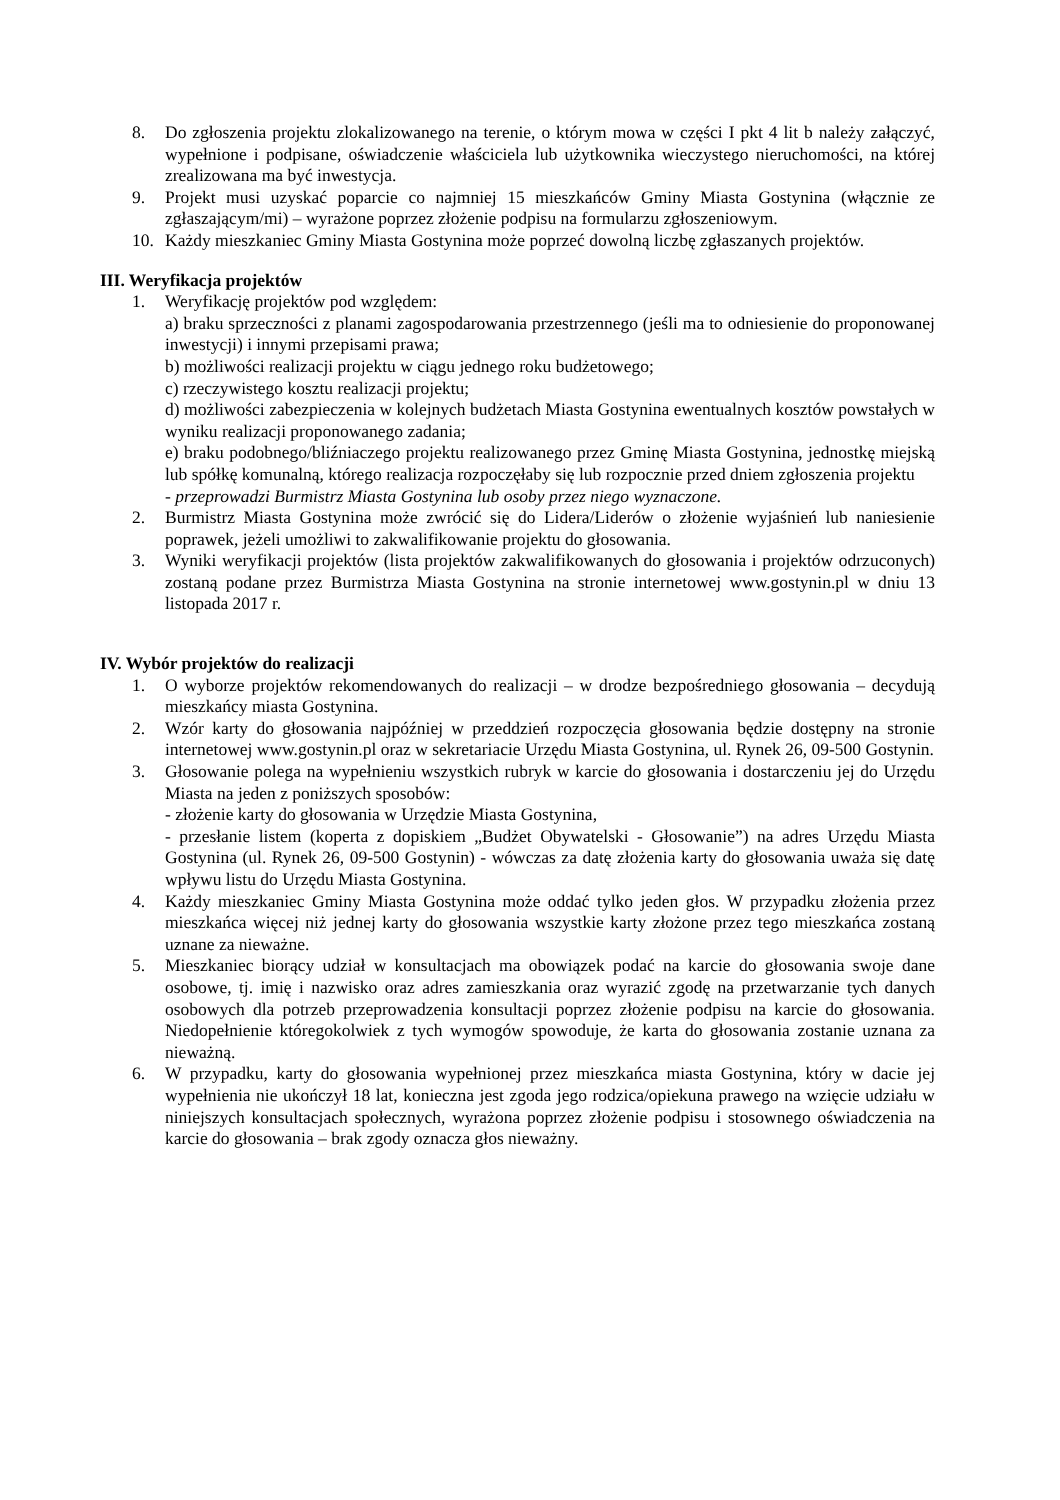8. Do zgłoszenia projektu zlokalizowanego na terenie, o którym mowa w części I pkt 4 lit b należy załączyć, wypełnione i podpisane, oświadczenie właściciela lub użytkownika wieczystego nieruchomości, na której zrealizowana ma być inwestycja.
9. Projekt musi uzyskać poparcie co najmniej 15 mieszkańców Gminy Miasta Gostynina (włącznie ze zgłaszającym/mi) – wyrażone poprzez złożenie podpisu na formularzu zgłoszeniowym.
10. Każdy mieszkaniec Gminy Miasta Gostynina może poprzeć dowolną liczbę zgłaszanych projektów.
III. Weryfikacja projektów
1. Weryfikację projektów pod względem:
a) braku sprzeczności z planami zagospodarowania przestrzennego (jeśli ma to odniesienie do proponowanej inwestycji) i innymi przepisami prawa;
b) możliwości realizacji projektu w ciągu jednego roku budżetowego;
c) rzeczywistego kosztu realizacji projektu;
d) możliwości zabezpieczenia w kolejnych budżetach Miasta Gostynina ewentualnych kosztów powstałych w wyniku realizacji proponowanego zadania;
e) braku podobnego/bliźniaczego projektu realizowanego przez Gminę Miasta Gostynina, jednostkę miejską lub spółkę komunalną, którego realizacja rozpoczęłaby się lub rozpocznie przed dniem zgłoszenia projektu
- przeprowadzi Burmistrz Miasta Gostynina lub osoby przez niego wyznaczone.
2. Burmistrz Miasta Gostynina może zwrócić się do Lidera/Liderów o złożenie wyjaśnień lub naniesienie poprawek, jeżeli umożliwi to zakwalifikowanie projektu do głosowania.
3. Wyniki weryfikacji projektów (lista projektów zakwalifikowanych do głosowania i projektów odrzuconych) zostaną podane przez Burmistrza Miasta Gostynina na stronie internetowej www.gostynin.pl w dniu 13 listopada 2017 r.
IV. Wybór projektów do realizacji
1. O wyborze projektów rekomendowanych do realizacji – w drodze bezpośredniego głosowania – decydują mieszkańcy miasta Gostynina.
2. Wzór karty do głosowania najpóźniej w przeddzień rozpoczęcia głosowania będzie dostępny na stronie internetowej www.gostynin.pl oraz w sekretariacie Urzędu Miasta Gostynina, ul. Rynek 26, 09-500 Gostynin.
3. Głosowanie polega na wypełnieniu wszystkich rubryk w karcie do głosowania i dostarczeniu jej do Urzędu Miasta na jeden z poniższych sposobów:
- złożenie karty do głosowania w Urzędzie Miasta Gostynina,
- przesłanie listem (koperta z dopiskiem „Budżet Obywatelski - Głosowanie”) na adres Urzędu Miasta Gostynina (ul. Rynek 26, 09-500 Gostynin) - wówczas za datę złożenia karty do głosowania uważa się datę wpływu listu do Urzędu Miasta Gostynina.
4. Każdy mieszkaniec Gminy Miasta Gostynina może oddać tylko jeden głos. W przypadku złożenia przez mieszkańca więcej niż jednej karty do głosowania wszystkie karty złożone przez tego mieszkańca zostaną uznane za nieważne.
5. Mieszkaniec biorący udział w konsultacjach ma obowiązek podać na karcie do głosowania swoje dane osobowe, tj. imię i nazwisko oraz adres zamieszkania oraz wyrazić zgodę na przetwarzanie tych danych osobowych dla potrzeb przeprowadzenia konsultacji poprzez złożenie podpisu na karcie do głosowania. Niedopełnienie któregokolwiek z tych wymogów spowoduje, że karta do głosowania zostanie uznana za nieważną.
6. W przypadku, karty do głosowania wypełnionej przez mieszkańca miasta Gostynina, który w dacie jej wypełnienia nie ukończył 18 lat, konieczna jest zgoda jego rodzica/opiekuna prawego na wzięcie udziału w niniejszych konsultacjach społecznych, wyrażona poprzez złożenie podpisu i stosownego oświadczenia na karcie do głosowania – brak zgody oznacza głos nieważny.